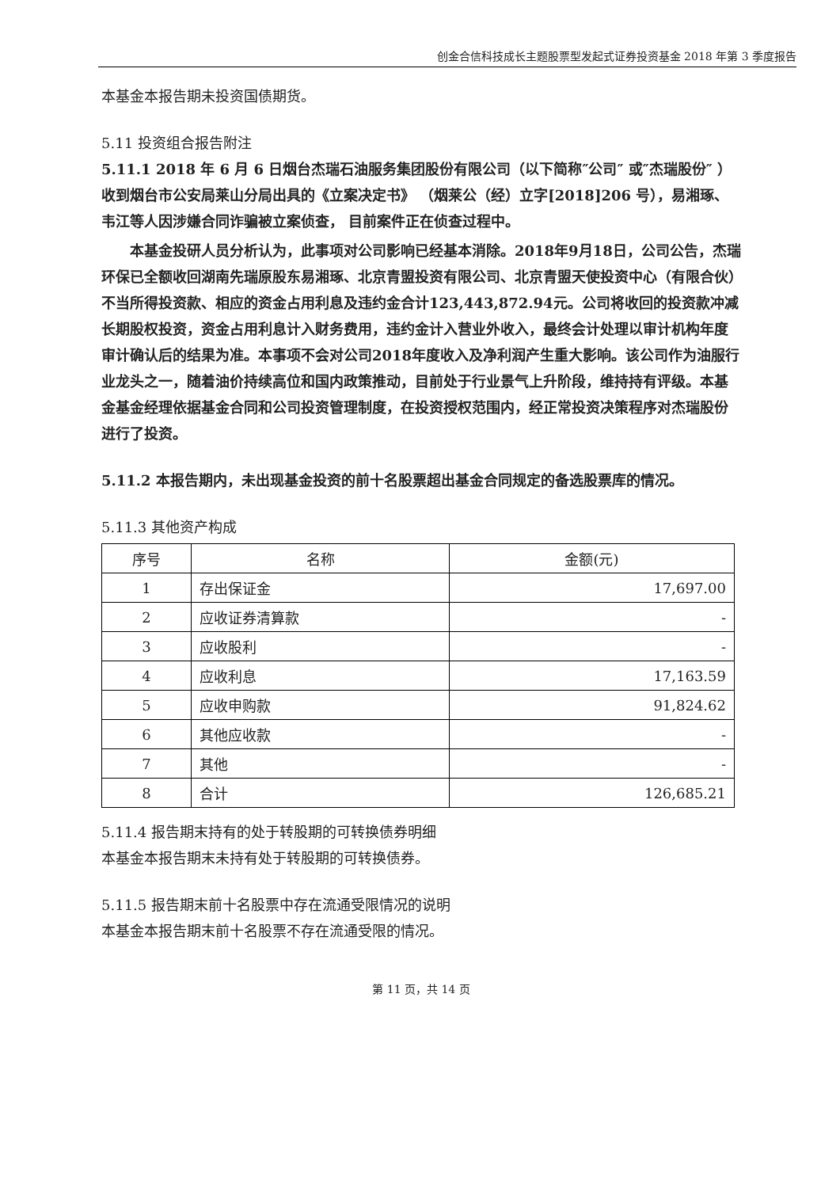创金合信科技成长主题股票型发起式证券投资基金 2018 年第 3 季度报告
本基金本报告期未投资国债期货。
5.11 投资组合报告附注
5.11.1 2018 年 6 月 6 日烟台杰瑞石油服务集团股份有限公司（以下简称″公司″ 或″杰瑞股份″ ）收到烟台市公安局莱山分局出具的《立案决定书》 （烟莱公（经）立字[2018]206 号），易湘琢、 韦江等人因涉嫌合同诈骗被立案侦查， 目前案件正在侦查过程中。
本基金投研人员分析认为，此事项对公司影响已经基本消除。2018年9月18日，公司公告，杰瑞环保已全额收回湖南先瑞原股东易湘琢、北京青盟投资有限公司、北京青盟天使投资中心（有限合伙）不当所得投资款、相应的资金占用利息及违约金合计123,443,872.94元。公司将收回的投资款冲减长期股权投资，资金占用利息计入财务费用，违约金计入营业外收入，最终会计处理以审计机构年度审计确认后的结果为准。本事项不会对公司2018年度收入及净利润产生重大影响。该公司作为油服行业龙头之一，随着油价持续高位和国内政策推动，目前处于行业景气上升阶段，维持持有评级。本基金基金经理依据基金合同和公司投资管理制度，在投资授权范围内，经正常投资决策程序对杰瑞股份进行了投资。
5.11.2 本报告期内，未出现基金投资的前十名股票超出基金合同规定的备选股票库的情况。
5.11.3 其他资产构成
| 序号 | 名称 | 金额(元) |
| --- | --- | --- |
| 1 | 存出保证金 | 17,697.00 |
| 2 | 应收证券清算款 | - |
| 3 | 应收股利 | - |
| 4 | 应收利息 | 17,163.59 |
| 5 | 应收申购款 | 91,824.62 |
| 6 | 其他应收款 | - |
| 7 | 其他 | - |
| 8 | 合计 | 126,685.21 |
5.11.4 报告期末持有的处于转股期的可转换债券明细
本基金本报告期末未持有处于转股期的可转换债券。
5.11.5 报告期末前十名股票中存在流通受限情况的说明
本基金本报告期末前十名股票不存在流通受限的情况。
第 11 页，共 14 页